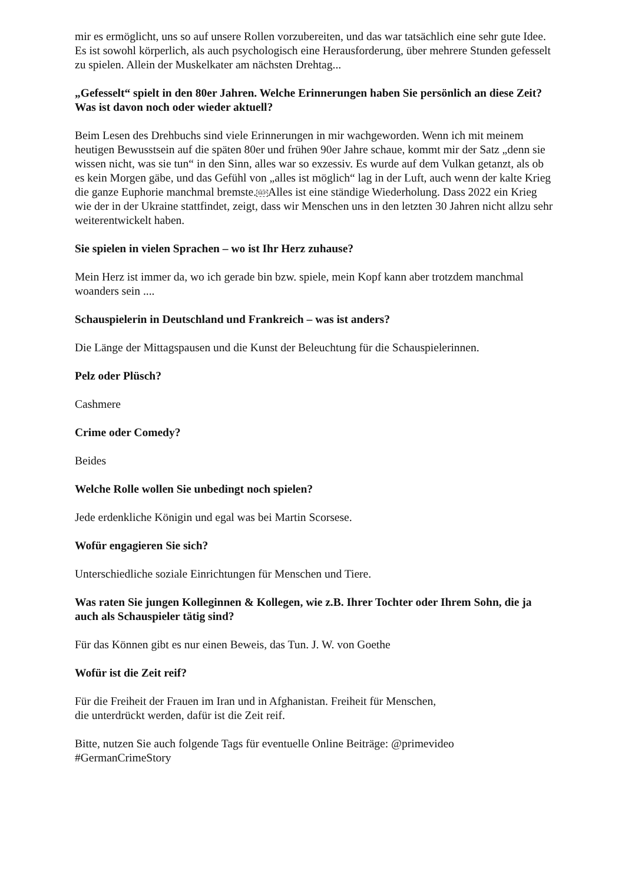mir es ermöglicht, uns so auf unsere Rollen vorzubereiten, und das war tatsächlich eine sehr gute Idee. Es ist sowohl körperlich, als auch psychologisch eine Herausforderung, über mehrere Stunden gefesselt zu spielen. Allein der Muskelkater am nächsten Drehtag...
„Gefesselt“ spielt in den 80er Jahren. Welche Erinnerungen haben Sie persönlich an diese Zeit? Was ist davon noch oder wieder aktuell?
Beim Lesen des Drehbuchs sind viele Erinnerungen in mir wachgeworden. Wenn ich mit meinem heutigen Bewusstsein auf die späten 80er und frühen 90er Jahre schaue, kommt mir der Satz „denn sie wissen nicht, was sie tun“ in den Sinn, alles war so exzessiv. Es wurde auf dem Vulkan getanzt, als ob es kein Morgen gäbe, und das Gefühl von „alles ist möglich“ lag in der Luft, auch wenn der kalte Krieg die ganze Euphorie manchmal bremste.SEPAlles ist eine ständige Wiederholung. Dass 2022 ein Krieg wie der in der Ukraine stattfindet, zeigt, dass wir Menschen uns in den letzten 30 Jahren nicht allzu sehr weiterentwickelt haben.
Sie spielen in vielen Sprachen – wo ist Ihr Herz zuhause?
Mein Herz ist immer da, wo ich gerade bin bzw. spiele, mein Kopf kann aber trotzdem manchmal woanders sein ....
Schauspielerin in Deutschland und Frankreich – was ist anders?
Die Länge der Mittagspausen und die Kunst der Beleuchtung für die Schauspielerinnen.
Pelz oder Plüsch?
Cashmere
Crime oder Comedy?
Beides
Welche Rolle wollen Sie unbedingt noch spielen?
Jede erdenkliche Königin und egal was bei Martin Scorsese.
Wofür engagieren Sie sich?
Unterschiedliche soziale Einrichtungen für Menschen und Tiere.
Was raten Sie jungen Kolleginnen & Kollegen, wie z.B. Ihrer Tochter oder Ihrem Sohn, die ja auch als Schauspieler tätig sind?
Für das Können gibt es nur einen Beweis, das Tun. J. W. von Goethe
Wofür ist die Zeit reif?
Für die Freiheit der Frauen im Iran und in Afghanistan. Freiheit für Menschen,
die unterdrückt werden, dafür ist die Zeit reif.
Bitte, nutzen Sie auch folgende Tags für eventuelle Online Beiträge: @primevideo
#GermanCrimeStory